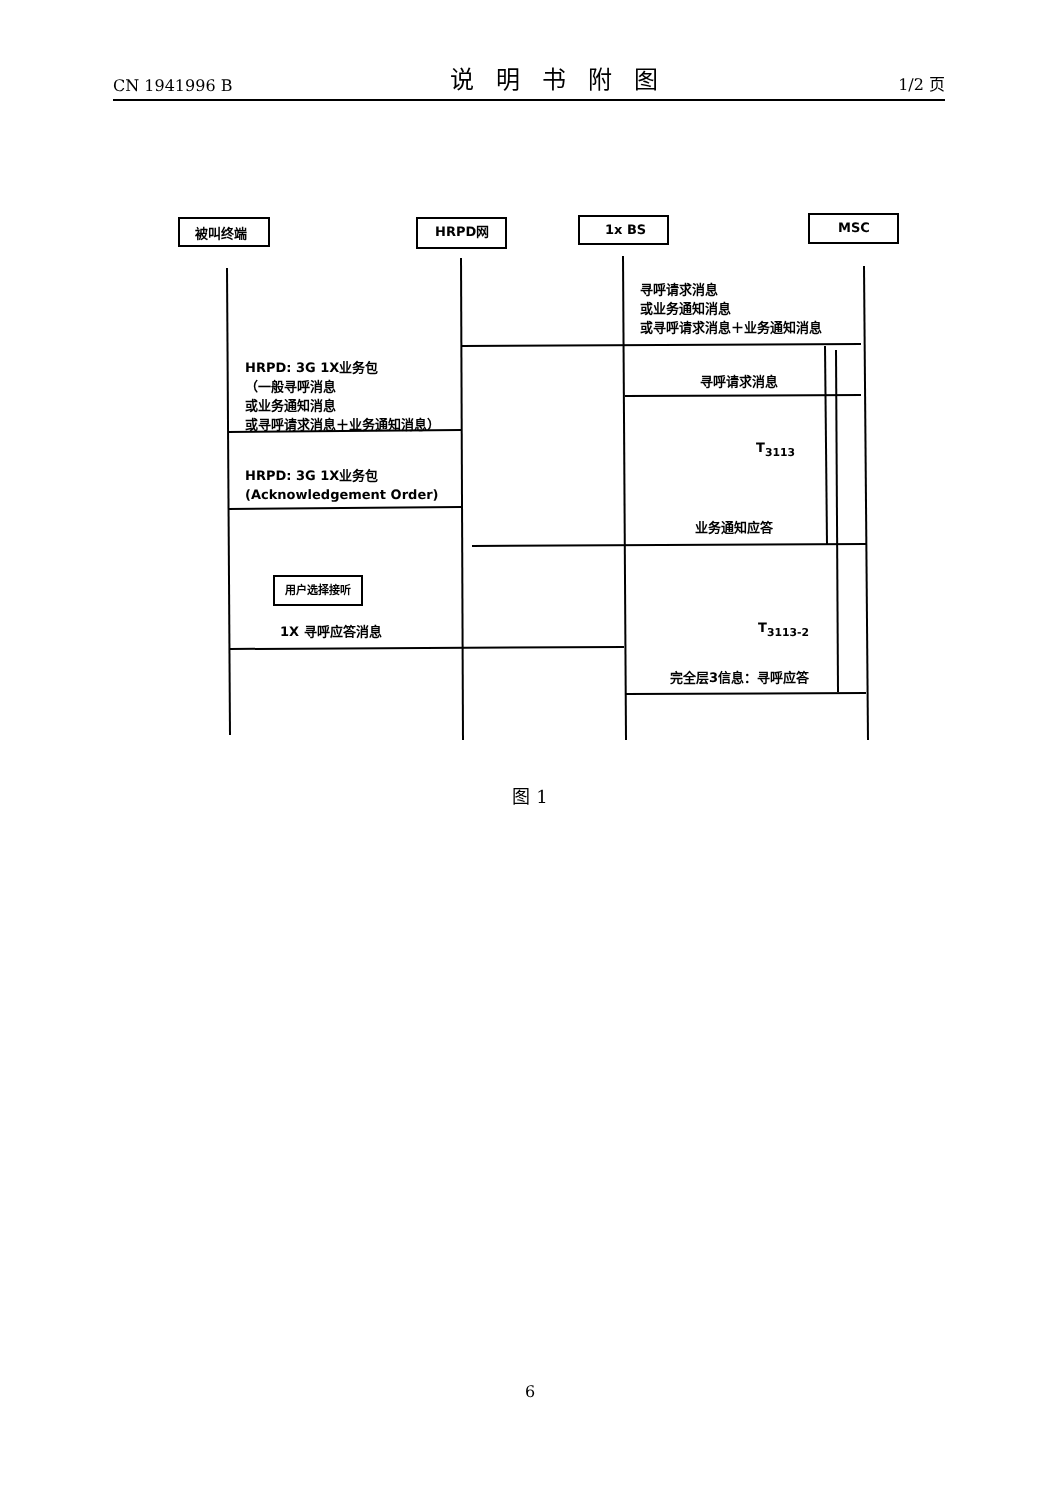CN 1941996 B 说明书附图 1/2 页
被叫终端 HRPD网 1x BS MSC
寻呼请求消息
或业务通知消息
或寻呼请求消息＋业务通知消息
HRPD: 3G 1X业务包
（一般寻呼消息
或业务通知消息
或寻呼请求消息＋业务通知消息）
寻呼请求消息
T<sub>3113</sub>
HRPD: 3G 1X业务包
(Acknowledgement Order)
业务通知应答
用户选择接听
1X 寻呼应答消息 T<sub>3113-2</sub>
完全层3信息：寻呼应答
图 1
6